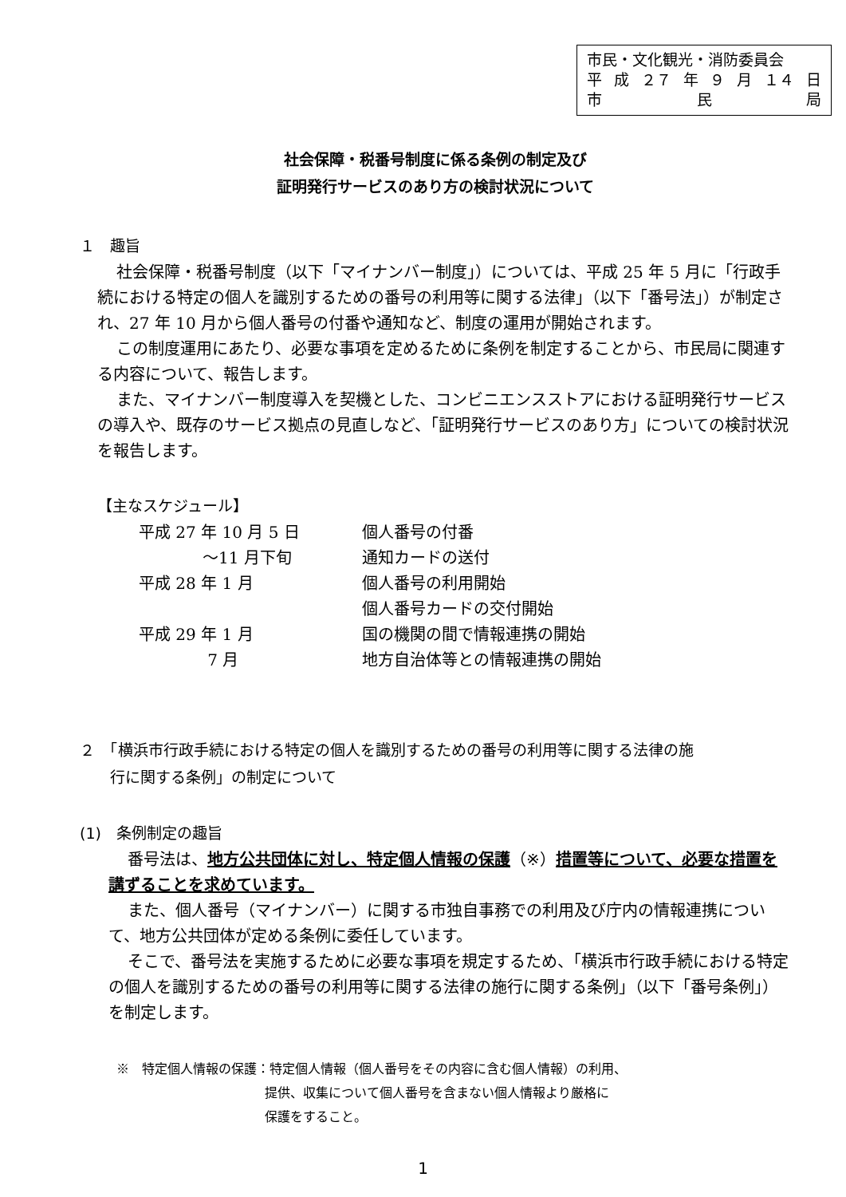市民・文化観光・消防委員会
平 成 ２７ 年 ９ 月 １４ 日
市 民 局
社会保障・税番号制度に係る条例の制定及び
証明発行サービスのあり方の検討状況について
１　趣旨
社会保障・税番号制度（以下「マイナンバー制度」）については、平成 25 年 5 月に「行政手続における特定の個人を識別するための番号の利用等に関する法律」（以下「番号法」）が制定され、27 年 10 月から個人番号の付番や通知など、制度の運用が開始されます。
この制度運用にあたり、必要な事項を定めるために条例を制定することから、市民局に関連する内容について、報告します。
また、マイナンバー制度導入を契機とした、コンビニエンスストアにおける証明発行サービスの導入や、既存のサービス拠点の見直しなど、「証明発行サービスのあり方」についての検討状況を報告します。
【主なスケジュール】
| 平成 27 年 10 月 5 日 | 個人番号の付番 |
| ～11 月下旬 | 通知カードの送付 |
| 平成 28 年 1 月 | 個人番号の利用開始 |
| | 個人番号カードの交付開始 |
| 平成 29 年 1 月 | 国の機関の間で情報連携の開始 |
| 7 月 | 地方自治体等との情報連携の開始 |
２　「横浜市行政手続における特定の個人を識別するための番号の利用等に関する法律の施
　　行に関する条例」の制定について
(1)　条例制定の趣旨
番号法は、地方公共団体に対し、特定個人情報の保護（※）措置等について、必要な措置を講ずることを求めています。
また、個人番号（マイナンバー）に関する市独自事務での利用及び庁内の情報連携について、地方公共団体が定める条例に委任しています。
そこで、番号法を実施するために必要な事項を規定するため、「横浜市行政手続における特定の個人を識別するための番号の利用等に関する法律の施行に関する条例」（以下「番号条例」）を制定します。
※　特定個人情報の保護：特定個人情報（個人番号をその内容に含む個人情報）の利用、
提供、収集について個人番号を含まない個人情報より厳格に
保護をすること。
1